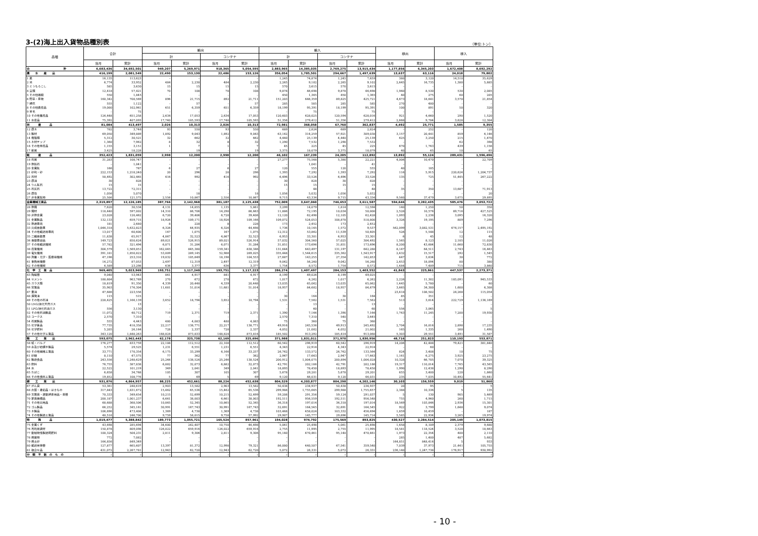3-(2)海上出入貨物品種別表
（単位:トン）
| 品種 | 合計 | | 輸出 | | | | 輸入 | | | | 移出 | | 移入 | |
| --- | --- | --- | --- | --- | --- | --- | --- | --- | --- | --- | --- | --- | --- | --- |
| | | | 計 | | コンテナ | | 計 | | コンテナ | | | | | |
| | 当月 | 累計 | 当月 | 累計 | 当月 | 累計 | 当月 | 累計 | 当月 | 累計 | 当月 | 累計 | 当月 | 累計 |
| 合 計 | 6,683,436 | 34,692,501 | 949,207 | 5,269,971 | 918,365 | 5,054,595 | 2,883,965 | 14,385,035 | 2,769,275 | 13,915,434 | 1,177,856 | 6,345,203 | 1,672,408 | 8,692,292 |
| 農 水 産 品 | 416,199 | 2,081,549 | 22,490 | 153,130 | 22,486 | 153,126 | 356,054 | 1,785,501 | 294,667 | 1,497,639 | 13,637 | 63,116 | 24,018 | 79,802 |
| 1 麦 | 16,135 | 113,623 | – | – | – | – | 1,245 | 74,874 | 1,245 | 7,659 | 380 | 3,120 | 14,510 | 35,629 |
| 2 米 | 6,774 | 33,952 | 484 | 2,230 | 484 | 2,230 | 2,265 | 9,102 | 2,265 | 9,102 | 2,645 | 16,735 | 1,380 | 5,885 |
| 3 とうもろこし | 585 | 3,630 | 15 | 15 | 15 | 15 | 570 | 3,615 | 570 | 3,615 | – | – | – | – |
| 4 豆類 | 12,418 | 57,421 | 70 | 108 | 70 | 108 | 9,878 | 46,698 | 9,878 | 46,698 | 1,940 | 8,530 | 530 | 2,085 |
| 5 その他雑穀 | 550 | 1,845 | – | – | – | – | 450 | 1,365 | 450 | 1,365 | 40 | 275 | 60 | 205 |
| 6 野菜・果物 | 160,342 | 708,569 | 896 | 21,715 | 892 | 21,711 | 151,203 | 646,359 | 89,825 | 425,721 | 4,673 | 18,641 | 3,570 | 21,854 |
| 7 綿花 | 555 | 1,122 | – | 57 | – | 57 | 285 | 585 | 285 | 585 | 270 | 480 | – | – |
| 8 その他農産品 | 19,000 | 102,961 | 651 | 6,359 | 651 | 6,359 | 18,199 | 95,391 | 18,199 | 95,391 | 100 | 891 | 50 | 320 |
| 9 羊毛 | – | 75 | – | – | – | – | – | 75 | – | 75 | – | – | – | – |
| 10 その他畜産品 | 124,448 | 651,258 | 2,634 | 17,053 | 2,634 | 17,053 | 120,603 | 628,025 | 120,594 | 628,016 | 921 | 4,660 | 290 | 1,520 |
| 11 水産品 | 75,392 | 407,093 | 17,740 | 105,593 | 17,740 | 105,593 | 51,356 | 279,412 | 51,356 | 279,412 | 2,668 | 9,784 | 3,628 | 12,304 |
| 林 産 品 | 81,084 | 413,497 | 2,026 | 10,313 | 2,026 | 10,313 | 72,981 | 368,058 | 67,760 | 362,837 | 4,492 | 25,771 | 1,585 | 9,355 |
| 12 原木 | 782 | 3,746 | 93 | 550 | 93 | 550 | 689 | 2,824 | 689 | 2,824 | – | 252 | – | 120 |
| 13 製材 | 69,050 | 349,889 | 1,892 | 9,043 | 1,892 | 9,043 | 63,142 | 314,259 | 57,921 | 309,038 | 3,157 | 20,441 | 859 | 6,146 |
| 14 樹脂類 | 5,312 | 30,521 | 32 | 662 | 32 | 662 | 4,440 | 25,139 | 4,440 | 25,139 | 625 | 3,250 | 215 | 1,470 |
| 15 木材チップ | 1,360 | 7,962 | 8 | 32 | 8 | 32 | 1,290 | 7,532 | 1,290 | 7,532 | – | – | 62 | 398 |
| 16 その他林産品 | 1,155 | 3,151 | 1 | 7 | 1 | 7 | 45 | 225 | 45 | 225 | 670 | 1,763 | 439 | 1,156 |
| 17 薪炭 | 3,425 | 18,228 | – | 19 | – | 19 | 3,375 | 18,079 | 3,375 | 18,079 | 40 | 65 | 10 | 65 |
| 鉱 産 品 | 352,423 | 1,831,059 | 2,998 | 12,200 | 2,998 | 12,200 | 46,102 | 167,239 | 24,205 | 112,892 | 13,892 | 55,124 | 289,431 | 1,596,496 |
| 18 石炭 | 31,283 | 108,747 | – | – | – | – | 27,277 | 75,568 | 5,380 | 22,221 | 4,006 | 10,470 | – | 22,709 |
| 19 鉄鉱石 | – | 1,041 | – | – | – | – | – | 1,041 | – | 41 | – | – | – | – |
| 20 金属鉱 | 166 | 767 | 6 | 27 | 6 | 27 | 120 | 555 | 120 | 555 | 40 | 185 | – | – |
| 21 砂利・砂 | 222,153 | 1,218,240 | 20 | 296 | 20 | 296 | 1,393 | 7,292 | 1,393 | 7,292 | 116 | 5,915 | 220,624 | 1,204,737 |
| 22 石材 | 58,492 | 302,465 | 416 | 992 | 416 | 992 | 6,496 | 33,526 | 6,496 | 33,526 | 135 | 725 | 51,445 | 267,222 |
| 23 原油 | 30 | 828 | – | – | – | – | 30 | 828 | 30 | 828 | – | – | – | – |
| 24 りん鉱石 | 15 | 15 | – | – | – | – | 15 | 15 | 15 | 15 | – | – | – | – |
| 25 石灰石 | 13,722 | 72,311 | – | – | – | – | – | 48 | – | 48 | 35 | 350 | 13,687 | 71,913 |
| 26 原塩 | 1,056 | 5,070 | – | 18 | – | 18 | 1,056 | 5,032 | 1,056 | 5,032 | – | – | – | 20 |
| 27 非金属鉱物 | 25,506 | 121,575 | 2,556 | 10,867 | 2,556 | 10,867 | 9,715 | 43,334 | 9,715 | 43,334 | 9,560 | 37,479 | 3,675 | 29,895 |
| 金属機械工業品 | 2,319,897 | 12,126,185 | 387,766 | 2,142,968 | 381,187 | 2,125,438 | 752,009 | 3,647,060 | 746,653 | 3,611,587 | 594,646 | 3,282,435 | 585,476 | 3,053,722 |
| 28 鉄鋼 | 7,620 | 30,534 | 4,131 | 14,855 | 1,135 | 5,861 | 3,299 | 14,079 | 1,814 | 12,594 | 140 | 1,250 | 50 | 350 |
| 29 鋼材 | 118,440 | 597,002 | 14,310 | 86,706 | 14,290 | 86,663 | 11,886 | 72,195 | 10,034 | 50,000 | 2,528 | 10,576 | 89,716 | 427,525 |
| 30 非鉄金属 | 23,028 | 120,462 | 6,720 | 39,406 | 6,720 | 39,406 | 12,120 | 62,498 | 12,105 | 62,428 | 1,093 | 2,238 | 3,095 | 16,320 |
| 31 金属製品 | 132,133 | 659,715 | 18,926 | 109,171 | 18,926 | 109,166 | 109,072 | 524,053 | 108,878 | 518,800 | 3,326 | 19,195 | 809 | 7,296 |
| 32 鉄道車両 | 181 | 2,680 | 8 | 228 | 8 | 228 | 173 | 2,452 | 173 | 2,452 | – | – | – | – |
| 33 完成自動車 | 1,044,318 | 5,632,823 | 6,326 | 44,935 | 6,326 | 44,698 | 1,736 | 10,165 | 1,572 | 9,537 | 562,099 | 3,082,531 | 474,157 | 2,495,192 |
| 34 その他輸送用車両 | 13,017 | 60,600 | 167 | 1,075 | 167 | 1,075 | 12,312 | 53,862 | 11,539 | 50,405 | 526 | 5,548 | 12 | 115 |
| 35 二輪自動車 | 11,838 | 65,917 | 4,867 | 32,523 | 4,867 | 32,523 | 6,953 | 33,301 | 6,953 | 33,301 | 6 | 45 | 12 | 48 |
| 36 自動車部品 | 149,723 | 850,624 | 89,021 | 526,915 | 89,021 | 526,914 | 57,032 | 304,560 | 57,025 | 304,492 | 1,565 | 8,123 | 2,105 | 11,026 |
| 37 その他輸送機械 | 57,782 | 321,494 | 6,071 | 31,284 | 6,071 | 31,284 | 31,851 | 173,696 | 31,851 | 173,696 | 8,200 | 43,684 | 11,660 | 72,830 |
| 38 産業機械 | 304,579 | 1,569,851 | 162,045 | 845,380 | 159,341 | 838,346 | 131,644 | 643,497 | 131,197 | 642,280 | 8,147 | 64,511 | 2,743 | 16,463 |
| 39 電気機械 | 391,181 | 1,850,822 | 53,009 | 289,145 | 52,986 | 289,025 | 335,448 | 1,544,615 | 335,362 | 1,543,917 | 2,432 | 15,517 | 292 | 1,545 |
| 40 測量・光学・医療用機械 | 47,196 | 253,310 | 19,032 | 105,649 | 18,196 | 104,553 | 27,687 | 143,255 | 27,354 | 142,853 | 447 | 3,634 | 30 | 772 |
| 41 事務用機器 | 14,272 | 87,053 | 2,497 | 12,319 | 2,497 | 12,319 | 9,042 | 56,260 | 9,042 | 56,260 | 2,653 | 18,094 | 80 | 380 |
| 42 その他機械 | 4,589 | 23,298 | 636 | 3,377 | 636 | 3,377 | 1,754 | 8,572 | 1,754 | 8,572 | 1,484 | 7,489 | 715 | 3,860 |
| 化 学 工 業 品 | 969,405 | 5,023,969 | 193,751 | 1,117,240 | 193,751 | 1,117,223 | 286,274 | 1,407,497 | 284,153 | 1,403,552 | 41,843 | 225,861 | 447,537 | 2,273,371 |
| 43 陶磁器 | 9,040 | 53,943 | 841 | 4,917 | 841 | 4,917 | 8,199 | 49,026 | 8,199 | 49,025 | – | – | – | – |
| 44 セメント | 188,604 | 963,769 | 270 | 672 | 270 | 672 | 1,017 | 6,262 | 1,017 | 6,262 | 2,226 | 11,302 | 185,091 | 945,533 |
| 45 ガラス類 | 18,819 | 91,350 | 4,339 | 20,448 | 4,339 | 20,448 | 13,035 | 65,062 | 13,035 | 65,062 | 1,445 | 5,780 | – | 60 |
| 46 窯業品 | 35,903 | 176,304 | 11,681 | 51,014 | 11,681 | 51,014 | 18,957 | 84,682 | 18,957 | 84,679 | 3,665 | 34,300 | 1,600 | 6,308 |
| 47 重油 | 47,686 | 223,556 | – | – | – | – | – | – | – | – | 23,418 | 108,502 | 24,268 | 115,054 |
| 48 揮発油 | 115 | 515 | – | – | – | – | 30 | 164 | 30 | 164 | 85 | 351 | – | – |
| 49 その他の石油 | 228,425 | 1,166,139 | 3,652 | 18,794 | 3,652 | 18,794 | 1,531 | 7,562 | 1,531 | 7,562 | 513 | 3,614 | 222,729 | 1,136,169 |
| 50 LNG/液化天然ガス | – | 13 | – | – | – | – | – | 13 | – | 13 | – | – | – | – |
| 51 LPG/液化石油ガス | 556 | 3,130 | – | – | – | – | – | 60 | – | 60 | 556 | 3,065 | – | 5 |
| 52 その他石油製品 | 11,072 | 40,712 | 719 | 2,371 | 719 | 2,371 | 1,390 | 7,166 | 1,390 | 7,166 | 1,763 | 11,245 | 7,200 | 19,930 |
| 53 コークス | 2,570 | 7,310 | – | – | – | – | 2,570 | 7,310 | 540 | 3,645 | – | – | – | – |
| 54 石炭製品 | 555 | 4,443 | 480 | 4,083 | 480 | 4,083 | 75 | 360 | 75 | 360 | – | – | – | – |
| 55 化学薬品 | 77,735 | 418,358 | 22,217 | 138,771 | 22,217 | 138,771 | 49,916 | 245,536 | 49,913 | 245,492 | 2,704 | 16,816 | 2,898 | 17,235 |
| 56 化学肥料 | 5,205 | 26,164 | 728 | 2,337 | 728 | 2,337 | 4,052 | 21,002 | 4,052 | 21,002 | 165 | 1,335 | 260 | 1,490 |
| 57 その他化学工業品 | 343,120 | 1,848,263 | 148,824 | 873,833 | 148,824 | 873,816 | 185,502 | 913,292 | 185,414 | 913,060 | 5,303 | 29,551 | 3,491 | 31,587 |
| 軽 工 業 品 | 593,075 | 2,962,443 | 62,178 | 325,738 | 62,169 | 325,696 | 371,988 | 1,831,011 | 371,970 | 1,830,956 | 48,716 | 251,823 | 110,193 | 553,871 |
| 58 紙・パルプ | 176,277 | 833,759 | 22,108 | 112,512 | 22,108 | 112,512 | 60,542 | 296,919 | 60,542 | 296,919 | 14,206 | 42,488 | 79,421 | 381,840 |
| 59 糸及び紡績半製品 | 5,574 | 29,525 | 1,231 | 6,551 | 1,231 | 6,551 | 4,343 | 22,914 | 4,343 | 22,914 | – | 60 | – | – |
| 60 その他繊維工業品 | 33,771 | 170,354 | 6,175 | 33,299 | 6,166 | 33,257 | 26,762 | 133,572 | 26,762 | 133,564 | 824 | 3,408 | 10 | 75 |
| 61 砂糖 | 8,110 | 47,575 | 77 | 362 | 77 | 362 | 2,947 | 17,663 | 2,947 | 17,663 | 1,161 | 6,275 | 3,925 | 23,275 |
| 62 製造食品 | 243,556 | 1,248,629 | 25,246 | 138,524 | 25,246 | 138,524 | 200,912 | 1,004,075 | 200,894 | 1,004,028 | 10,328 | 66,705 | 7,070 | 39,325 |
| 63 飲料 | 76,755 | 387,838 | 6,882 | 32,073 | 6,882 | 32,073 | 42,791 | 202,186 | 42,791 | 202,186 | 19,317 | 110,014 | 7,765 | 43,565 |
| 64 水 | 22,522 | 101,219 | 349 | 2,041 | 349 | 2,041 | 18,893 | 78,450 | 18,893 | 78,450 | 1,990 | 12,438 | 1,290 | 8,290 |
| 65 たばこ | 6,658 | 34,768 | 105 | 307 | 105 | 307 | 5,678 | 29,201 | 5,678 | 29,201 | 655 | 3,400 | 220 | 1,860 |
| 66 その他食料工業品 | 19,852 | 108,776 | 5 | 69 | 5 | 69 | 9,120 | 46,031 | 9,120 | 46,031 | 235 | 7,035 | 10,492 | 55,641 |
| 雑 工 業 品 | 931,876 | 4,864,957 | 88,225 | 452,661 | 88,224 | 452,638 | 804,529 | 4,203,877 | 804,298 | 4,202,146 | 30,103 | 156,559 | 9,019 | 51,860 |
| 67 がん具 | 53,361 | 248,619 | 2,903 | 13,582 | 2,903 | 13,582 | 50,438 | 234,937 | 50,438 | 234,937 | 20 | 95 | – | 5 |
| 68 衣服・身廻品・はきもの | 317,843 | 1,831,672 | 15,462 | 65,536 | 15,462 | 65,536 | 299,988 | 1,755,665 | 299,988 | 1,755,657 | 2,388 | 10,336 | 5 | 135 |
| 69 文房具・運動娯楽用品・楽器 | 70,333 | 349,654 | 10,215 | 52,699 | 10,215 | 52,699 | 59,208 | 291,356 | 59,124 | 291,037 | 5 | 130 | 905 | 5,469 |
| 70 家具装備品 | 200,187 | 1,001,237 | 6,661 | 38,003 | 6,661 | 38,003 | 192,511 | 956,559 | 192,511 | 956,548 | 755 | 4,960 | 260 | 1,715 |
| 71 その他日用品 | 68,688 | 368,506 | 10,865 | 52,345 | 10,865 | 52,345 | 36,318 | 197,014 | 36,318 | 197,014 | 18,569 | 103,846 | 2,936 | 15,301 |
| 72 ゴム製品 | 66,252 | 345,161 | 30,991 | 167,743 | 30,991 | 167,743 | 32,691 | 164,545 | 32,691 | 164,545 | 922 | 3,799 | 1,648 | 9,074 |
| 73 木製品 | 106,696 | 473,408 | 1,369 | 4,738 | 1,369 | 4,738 | 103,468 | 458,024 | 103,332 | 456,694 | 1,859 | 10,459 | – | 187 |
| 74 その他製造工業品 | 48,516 | 246,700 | 9,759 | 58,015 | 9,758 | 57,992 | 29,907 | 145,777 | 29,896 | 145,714 | 5,585 | 22,934 | 3,265 | 19,974 |
| 特 殊 品 | 1,019,477 | 5,388,842 | 189,773 | 1,055,721 | 165,524 | 857,961 | 194,028 | 974,792 | 175,569 | 893,825 | 430,527 | 2,284,514 | 205,149 | 1,073,815 |
| 75 金属くず | 43,698 | 285,694 | 34,600 | 242,407 | 10,750 | 46,698 | 5,061 | 25,498 | 5,061 | 25,498 | 1,658 | 8,109 | 2,379 | 9,680 |
| 76 再利用資材 | 150,878 | 809,098 | 126,022 | 659,916 | 126,022 | 659,916 | 2,755 | 11,995 | 2,755 | 11,995 | 18,581 | 118,524 | 3,520 | 18,663 |
| 77 動植物性製造飼肥料 | 100,324 | 504,231 | 2,811 | 9,306 | 2,811 | 9,306 | 95,140 | 470,461 | 95,140 | 470,461 | 1,973 | 22,354 | 400 | 2,110 |
| 78 廃棄物 | 772 | 7,082 | – | – | – | – | – | – | – | – | 285 | 1,400 | 487 | 5,682 |
| 79 廃土砂 | 164,856 | 849,349 | – | – | – | – | – | – | – | – | 164,851 | 848,416 | 5 | 933 |
| 80 輸送用容器 | 127,877 | 665,607 | 13,397 | 81,372 | 12,998 | 79,321 | 86,000 | 440,507 | 67,541 | 359,540 | 7,039 | 37,973 | 21,441 | 105,755 |
| 81 取合せ品 | 431,072 | 2,267,781 | 12,943 | 62,720 | 12,943 | 62,720 | 5,072 | 26,331 | 5,072 | 26,331 | 236,140 | 1,247,738 | 176,917 | 930,992 |
| 分 類 不 能 の も の | – | – | – | – | – | – | – | – | – | – | – | – | – | – |
- 10 -